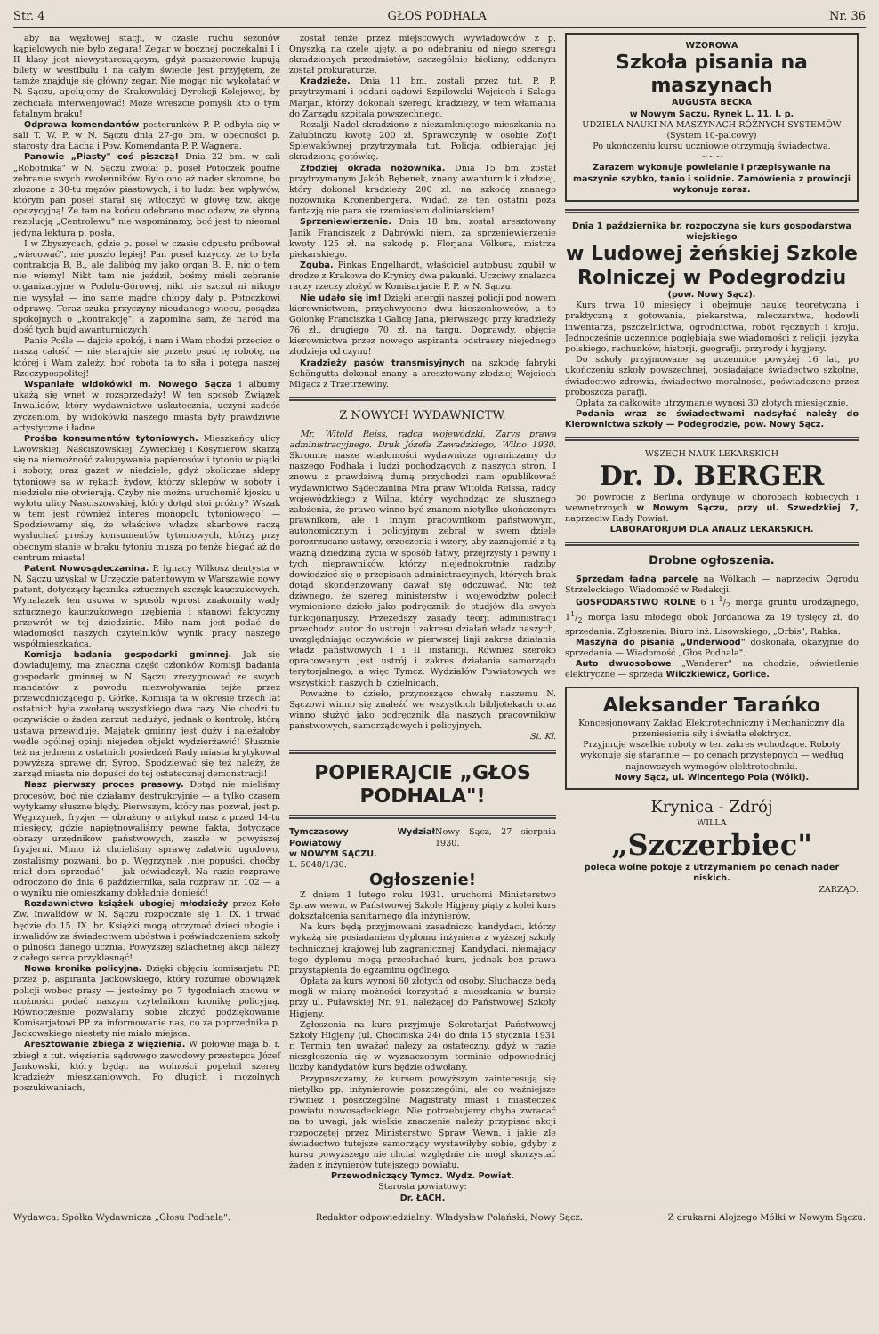Str. 4 GŁOS PODHALA Nr. 36
aby na węzłowej stacji, w czasie ruchu sezonów kąpielowych nie było zegara! Zegar w bocznej poczekalni I i II klasy jest niewystarczającym, gdyż pasażerowie kupują bilety w westibulu i na całym świecie jest przyjętem, że tamże znajduje się główny zegar. Nie mogąc nic wykołatać w N. Sączu, apelujemy do Krakowskiej Dyrekcji Kolejowej, by zechciała interwenjować! Może wreszcie pomyśli kto o tym fatalnym braku!
Odprawa komendantów posterunków P. P. odbyła się w sali T. W. P. w N. Sączu dnia 27-go bm. w obecności p. starosty dra Łacha i Pow. Komendanta P. P. Wagnera.
Panowie „Piasty" coś piszczą! Dnia 22 bm. w sali „Robotnika" w N. Sączu zwołał p. poseł Potoczek poufne zebranie swych zwolenników. Było ono aż nader skromne, bo złożone z 30-tu mężów piastowych, i to ludzi bez wpływów, którym pan poseł starał się wtłoczyć w głowę tzw. akcję opozycyjną! Że tam na końcu odebrano moc odezw, ze słynną rezolucją „Centrolewu" nie wspominamy, boć jest to nieomal jedyna lektura p. posła.
I w Zbyszycach, gdzie p. poseł w czasie odpustu próbował „wiecować", nie poszło lepiej! Pan poseł krzyczy, że to była contrakcja B. B., ale dalibóg my jako organ B. B. nic o tem nie wiemy! Nikt tam nie jeździł, bośmy mieli zebranie organizacyjne w Podolu-Górowej, nikt nie szczuł ni nikogo nie wysyłał — ino same mądre chłopy dały p. Potoczkowi odprawę. Teraz szuka przyczyny nieudanego wiecu, posądza spokojnych o „kontrakcję", a zapomina sam, że naród ma dość tych bujd awanturniczych!
Panie Pośle — dajcie spokój, i nam i Wam chodzi przecież o naszą całość — nie starajcie się przeto psuć tę robotę, na której i Wam zależy, boć robota ta to siła i potęga naszej Rzeczypospolitej!
Wspaniałe widokówki m. Nowego Sącza i albumy ukażą się wnet w rozsprzedaży! W ten sposób Związek Inwalidów, który wydawnictwo uskutecznia, uczyni zadość życzeniom, by widokówki naszego miasta były prawdziwie artystyczne i ładne.
Prośba konsumentów tytoniowych. Mieszkańcy ulicy Lwowskiej, Naściszowskiej, Zywieckiej i Kosynierów skarżą się na niemożność zakupywania papierosów i tytoniu w piątki i soboty, oraz gazet w niedziele, gdyż okoliczne sklepy tytoniowe są w rękach żydów, którzy sklepów w soboty i niedziele nie otwierają. Czyby nie można uruchomić kjosku u wylotu ulicy Naściszowskiej, który dotąd stoi próżny? Wszak w tem jest również interes monopolu tytoniowego! — Spodziewamy się, że właściwe władze skarbowe raczą wysłuchać prośby konsumentów tytoniowych, którzy przy obecnym stanie w braku tytoniu muszą po tenże biegać aż do centrum miasta!
Patent Nowosądeczanina. P. Ignacy Wilkosz dentysta w N. Sączu uzyskał w Urzędzie patentowym w Warszawie nowy patent, dotyczący łącznika sztucznych szczęk kauczukowych. Wynalazek ten usuwa w sposób wprost znakomity wady sztucznego kauczukowego uzębienia i stanowi faktyczny przewrót w tej dziedzinie. Miło nam jest podać do wiadomości naszych czytelników wynik pracy naszego współmieszkańca.
Komisja badania gospodarki gminnej. Jak się dowiadujemy, ma znaczna część członków Komisji badania gospodarki gminnej w N. Sączu zrezygnować ze swych mandatów z powodu niezwoływania tejże przez przewodniczącego p. Górkę. Komisja ta w okresie trzech lat ostatnich była zwołaną wszystkiego dwa razy. Nie chodzi tu oczywiście o żaden zarzut nadużyć, jednak o kontrolę, którą ustawa przewiduje. Majątek gminny jest duży i należałoby wedle ogólnej opinji niejeden objekt wydzierżawić! Słusznie też na jednem z ostatnich posiedzeń Rady miasta krytykował powyższą sprawę dr. Syrop. Spodziewać się też należy, że zarząd miasta nie dopuści do tej ostatecznej demonstracji!
Nasz pierwszy proces prasowy. Dotąd nie mieliśmy procesów, boć nie działamy destrukcyjnie — a tylko czasem wytykamy słuszne błędy. Pierwszym, który nas pozwał, jest p. Węgrzynek, fryzjer — obrażony o artykuł nasz z przed 14-tu miesięcy, gdzie napiętnowaliśmy pewne fakta, dotyczące obrazy urzędników państwowych, zaszłe w powyższej fryzjerni. Mimo, iż chcieliśmy sprawę załatwić ugodowo, zostaliśmy pozwani, bo p. Węgrzynek „nie popuści, choćby miał dom sprzedać" — jak oświadczył. Na razie rozprawę odroczono do dnia 6 października, sala rozpraw nr. 102 — a o wyniku nie omieszkamy dokładnie donieść!
Rozdawnictwo książek ubogiej młodzieży przez Koło Zw. Inwalidów w N. Sączu rozpocznie się 1. IX. i trwać będzie do 15. IX. br. Książki mogą otrzymać dzieci ubogie i inwalidów za świadectwem ubóstwa i poświadczeniem szkoły o pilności danego ucznia. Powyższej szlachetnej akcji należy z całego serca przyklasnąć!
Nowa kronika policyjna. Dzięki objęciu komisarjatu PP. przez p. aspiranta Jackowskiego, który rozumie obowiązek policji wobec prasy — jesteśmy po 7 tygodniach znowu w możności podać naszym czytelnikom kronikę policyjną. Równocześnie pozwalamy sobie złożyć podziękowanie Komisarjatowi PP. za informowanie nas, co za poprzednika p. Jackowskiego niestety nie miało miejsca.
Aresztowanie zbiega z więzienia. W połowie maja b. r. zbiegł z tut. więzienia sądowego zawodowy przestępca Józef Jankowski, który będąc na wolności popełnił szereg kradzieży mieszkaniowych. Po długich i mozolnych poszukiwaniach,
został tenże przez miejscowych wywiadowców z p. Onyszką na czele ujęty, a po odebraniu od niego szeregu skradzionych przedmiotów, szczególnie bielizny, oddanym został prokuraturze.
Kradzieże. Dnia 11 bm. zostali przez tut. P. P. przytrzymani i oddani sądowi Szpilowski Wojciech i Szlaga Marjan, którzy dokonali szeregu kradzieży, w tem włamania do Zarządu szpitala powszechnego.
Rozalji Nadel skradziono z niezamkniętego mieszkania na Załubinczu kwotę 200 zł. Sprawczynię w osobie Zofji Spiewakównej przytrzymała tut. Policja, odbierając jej skradzioną gotówkę.
Złodziej okrada nożownika. Dnia 15 bm. został przytrzymanym Jakób Bębenek, znany awanturnik i złodziej, który dokonał kradzieży 200 zł. na szkodę znanego nożownika Kronenbergera. Widać, że ten ostatni poza fantazją nie para się rzemiosłem doliniarskiem!
Sprzeniewierzenie. Dnia 18 bm. został aresztowany Janik Franciszek z Dąbrówki niem. za sprzeniewierzenie kwoty 125 zł. na szkodę p. Florjana Völkera, mistrza piekarskiego.
Zguba. Pinkas Engelhardt, właściciel autobusu zgubił w drodze z Krakowa do Krynicy dwa pakunki. Uczciwy znalazca raczy rzeczy złożyć w Komisarjacie P. P. w N. Sączu.
Nie udało się im! Dzięki energji naszej policji pod nowem kierownictwem, przychwycono dwu kieszonkowców, a to Golonkę Franciszka i Galicę Jana, pierwszego przy kradzieży 76 zł., drugiego 70 zł. na targu. Doprawdy, objęcie kierownictwa przez nowego aspiranta odstraszy niejednego złodzieja od czynu!
Kradzieży pasów transmisyjnych na szkodę fabryki Schöngutta dokonał znany, a aresztowany złodziej Wojciech Migacz z Trzetrzewiny.
Z NOWYCH WYDAWNICTW.
Mr. Witold Reiss, radca wojewódzki. Zarys prawa administracyjnego. Druk Józefa Zawadzkiego, Wilno 1930. Skromne nasze wiadomości wydawnicze ograniczamy do naszego Podhala i ludzi pochodzących z naszych stron. I znowu z prawdziwą dumą przychodzi nam opublikować wydawnictwo Sądeczanina Mra praw Witolda Reissa, radcy wojewódzkiego z Wilna, który wychodząc ze słusznego założenia, że prawo winno być znanem nietylko ukończonym prawnikom, ale i innym pracownikom państwowym, autonomicznym i policyjnym zebrał w swem dziele porozrzucane ustawy, orzeczenia i wzory, aby zaznajomić z tą ważną dziedziną życia w sposób łatwy, przejrzysty i pewny i tych nieprawników, którzy niejednokrotnie radziby dowiedzieć się o przepisach administracyjnych, których brak dotąd skondenzowany dawał się odczuwać. Nic też dziwnego, że szereg ministerstw i województw polecił wymienione dzieło jako podręcznik do studjów dla swych funkcjonarjuszy. Przezedszy zasady teorji administracji przechodzi autor do ustroju i zakresu działań władz naszych, uwzględniając oczywiście w pierwszej linji zakres działania władz państwowych I i II instancji. Również szeroko opracowanym jest ustrój i zakres działania samorządu terytorjalnego, a więc Tymcz. Wydziałów Powiatowych we wszystkich naszych b. dzielnicach.
Poważne to dzieło, przynoszące chwałę naszemu N. Sączowi winno się znaleźć we wszystkich bibljotekach oraz winno służyć jako podręcznik dla naszych pracowników państwowych, samorządowych i policyjnych.
St. Kl.
POPIERAJCIE „GŁOS PODHALA"!
Tymczasowy Wydział Powiatowy
w NOWYM SĄCZU.
L. 5048/1/30. Nowy Sącz, 27 sierpnia 1930.
Ogłoszenie!
Z dniem 1 lutego roku 1931. uruchomi Ministerstwo Spraw wewn. w Państwowej Szkole Higjeny piąty z kolei kurs dokształcenia sanitarnego dla inżynierów.
Na kurs będą przyjmowani zasadniczo kandydaci, którzy wykażą się posiadaniem dyplomu inżyniera z wyższej szkoły technicznej krajowej lub zagranicznej. Kandydaci, niemający tego dyplomu mogą przesłuchać kurs, jednak bez prawa przystąpienia do egzaminu ogólnego.
Opłata za kurs wynosi 60 złotych od osoby. Słuchacze będą mogli w miarę możności korzystać z mieszkania w bursie przy ul. Puławskiej Nr. 91, należącej do Państwowej Szkoły Higjeny.
Zgłoszenia na kurs przyjmuje Sekretarjat Państwowej Szkoły Higjeny (ul. Chocimska 24) do dnia 15 stycznia 1931 r. Termin ten uważać należy za ostateczny, gdyż w razie niezgłoszenia się w wyznaczonym terminie odpowiedniej liczby kandydatów kurs będzie odwołany.
Przypuszczamy, że kursem powyższym zainteresują się nietylko pp. inżynierowie poszczególni, ale co ważniejsze również i poszczególne Magistraty miast i miasteczek powiatu nowosądeckiego. Nie potrzebujemy chyba zwracać na to uwagi, jak wielkie znaczenie należy przypisać akcji rozpoczętej przez Ministerstwo Spraw Wewn. i jakie zle świadectwo tutejsze samorządy wystawiłyby sobie, gdyby z kursu powyższego nie chciał względnie nie mógł skorzystać żaden z inżynierów tutejszego powiatu.
Przewodniczący Tymcz. Wydz. Powiat.
Starosta powiatowy:
Dr. ŁACH.
WZOROWA
Szkoła pisania na maszynach
AUGUSTA BECKA
w Nowym Sączu, Rynek L. 11, I. p.
UDZIELA NAUKI NA MASZYNACH RÓŻNYCH SYSTEMÓW (System 10-palcowy)
Po ukończeniu kursu uczniowie otrzymują świadectwa.
~~~
Zarazem wykonuje powielanie i przepisywanie na maszynie szybko, tanio i solidnie. Zamówienia z prowincji wykonuje zaraz.
Dnia 1 października br. rozpoczyna się kurs gospodarstwa wiejskiego
w Ludowej żeńskiej Szkole Rolniczej w Podegrodziu
(pow. Nowy Sącz).
Kurs trwa 10 miesięcy i obejmuje naukę teoretyczną i praktyczną z gotowania, piekarstwa, mleczarstwa, hodowli inwentarza, pszczelnictwa, ogrodnictwa, robót ręcznych i kroju. Jednocześnie uczennice pogłębiają swe wiadomości z religji, języka polskiego, rachunków, historji, geografji, przyrody i hygjeny.
Do szkoły przyjmowane są uczennice powyżej 16 lat, po ukończeniu szkoły powszechnej, posiadające świadectwo szkolne, świadectwo zdrowia, świadectwo moralności, poświadczone przez proboszcza parafji.
Opłata za całkowite utrzymanie wynosi 30 złotych miesięcznie.
Podania wraz ze świadectwami nadsyłać należy do Kierownictwa szkoły — Podegrodzie, pow. Nowy Sącz.
WSZECH NAUK LEKARSKICH
Dr. D. BERGER
po powrocie z Berlina ordynuje w chorobach kobiecych i wewnętrznych w Nowym Sączu, przy ul. Szwedzkiej 7, naprzeciw Rady Powiat.
LABORATORJUM DLA ANALIZ LEKARSKICH.
Drobne ogłoszenia.
Sprzedam ładną parcelę na Wólkach — naprzeciw Ogrodu Strzeleckiego. Wiadomość w Redakcji.
GOSPODARSTWO ROLNE 6 i 1/2 morga gruntu urodzajnego, 11/2 morga lasu młodego obok Jordanowa za 19 tysięcy zł. do sprzedania. Zgłoszenia: Biuro inż. Lisowskiego, „Orbis", Rabka.
Maszyna do pisania „Underwood" doskonała, okazyjnie do sprzedania.— Wiadomość „Głos Podhala".
Auto dwuosobowe „Wanderer" na chodzie, oświetlenie elektryczne — sprzeda Wilczkiewicz, Gorlice.
Aleksander Tarańko
Koncesjonowany Zakład Elektrotechniczny i Mechaniczny dla przeniesienia siły i światła elektrycz.
Przyjmuje wszelkie roboty w ten zakres wchodzące. Roboty wykonuje się starannie — po cenach przystępnych — według najnowszych wymogów elektrotechniki.
Nowy Sącz, ul. Wincentego Pola (Wólki).
Krynica - Zdrój
WILLA
„Szczerbiec"
poleca wolne pokoje z utrzymaniem po cenach nader niskich.
ZARZĄD.
Wydawca: Spółka Wydawnicza „Głosu Podhala". Redaktor odpowiedzialny: Władysław Polański, Nowy Sącz. Z drukarni Alojzego Mółki w Nowym Sączu.